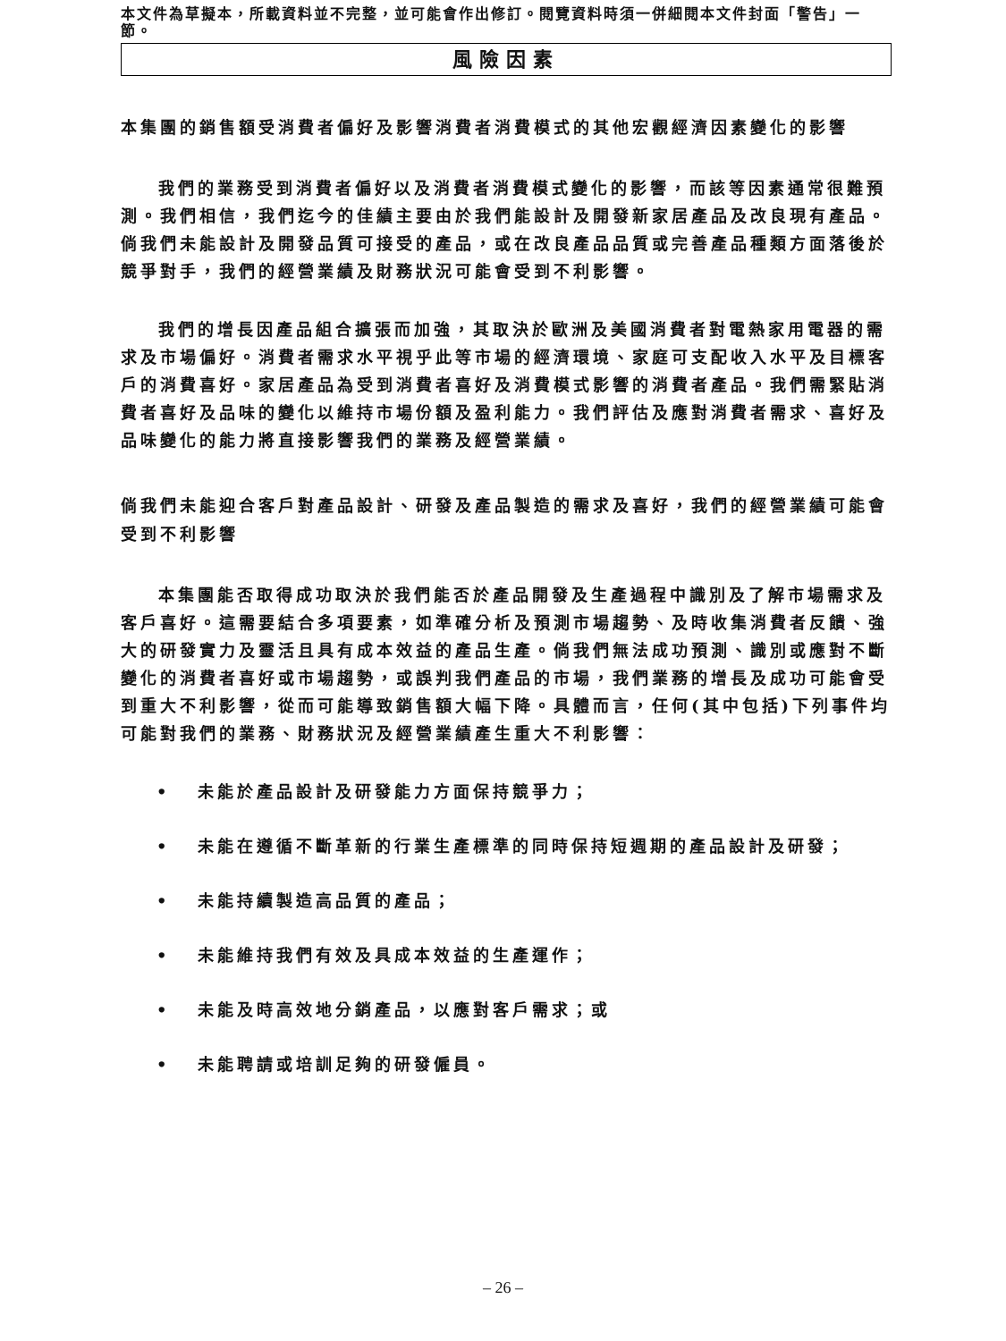本文件為草擬本，所載資料並不完整，並可能會作出修訂。閱覽資料時須一併細閱本文件封面「警告」一節。
風險因素
本集團的銷售額受消費者偏好及影響消費者消費模式的其他宏觀經濟因素變化的影響
我們的業務受到消費者偏好以及消費者消費模式變化的影響，而該等因素通常很難預測。我們相信，我們迄今的佳績主要由於我們能設計及開發新家居產品及改良現有產品。倘我們未能設計及開發品質可接受的產品，或在改良產品品質或完善產品種類方面落後於競爭對手，我們的經營業績及財務狀況可能會受到不利影響。
我們的增長因產品組合擴張而加強，其取決於歐洲及美國消費者對電熱家用電器的需求及市場偏好。消費者需求水平視乎此等市場的經濟環境、家庭可支配收入水平及目標客戶的消費喜好。家居產品為受到消費者喜好及消費模式影響的消費者產品。我們需緊貼消費者喜好及品味的變化以維持市場份額及盈利能力。我們評估及應對消費者需求、喜好及品味變化的能力將直接影響我們的業務及經營業績。
倘我們未能迎合客戶對產品設計、研發及產品製造的需求及喜好，我們的經營業績可能會受到不利影響
本集團能否取得成功取決於我們能否於產品開發及生產過程中識別及了解市場需求及客戶喜好。這需要結合多項要素，如準確分析及預測市場趨勢、及時收集消費者反饋、強大的研發實力及靈活且具有成本效益的產品生產。倘我們無法成功預測、識別或應對不斷變化的消費者喜好或市場趨勢，或誤判我們產品的市場，我們業務的增長及成功可能會受到重大不利影響，從而可能導致銷售額大幅下降。具體而言，任何(其中包括)下列事件均可能對我們的業務、財務狀況及經營業績產生重大不利影響：
• 未能於產品設計及研發能力方面保持競爭力；
• 未能在遵循不斷革新的行業生產標準的同時保持短週期的產品設計及研發；
• 未能持續製造高品質的產品；
• 未能維持我們有效及具成本效益的生產運作；
• 未能及時高效地分銷產品，以應對客戶需求；或
• 未能聘請或培訓足夠的研發僱員。
– 26 –